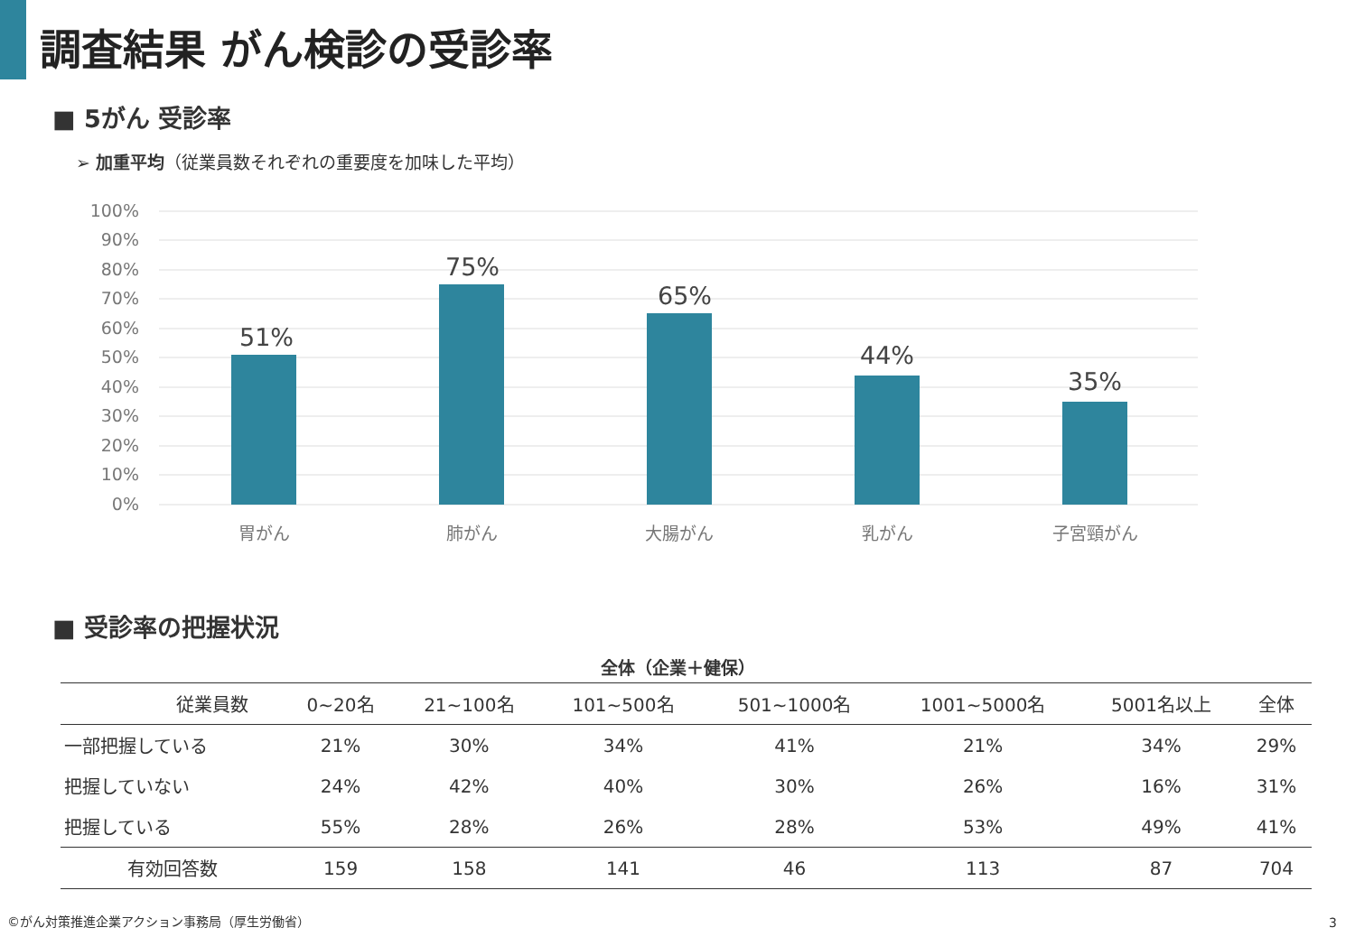調査結果 がん検診の受診率
■ 5がん 受診率
➢ 加重平均（従業員数それぞれの重要度を加味した平均）
100%
90%
80%
70%
60%
50%
40%
30%
20%
10%
0%
51%
75%
65%
44%
35%
胃がん
肺がん
大腸がん
乳がん
子宮頸がん
■ 受診率の把握状況
全体（企業＋健保）
| 従業員数 | 0~20名 | 21~100名 | 101~500名 | 501~1000名 | 1001~5000名 | 5001名以上 | 全体 |
| --- | --- | --- | --- | --- | --- | --- | --- |
| 一部把握している | 21% | 30% | 34% | 41% | 21% | 34% | 29% |
| 把握していない | 24% | 42% | 40% | 30% | 26% | 16% | 31% |
| 把握している | 55% | 28% | 26% | 28% | 53% | 49% | 41% |
| 有効回答数 | 159 | 158 | 141 | 46 | 113 | 87 | 704 |
©がん対策推進企業アクション事務局（厚生労働省）
3